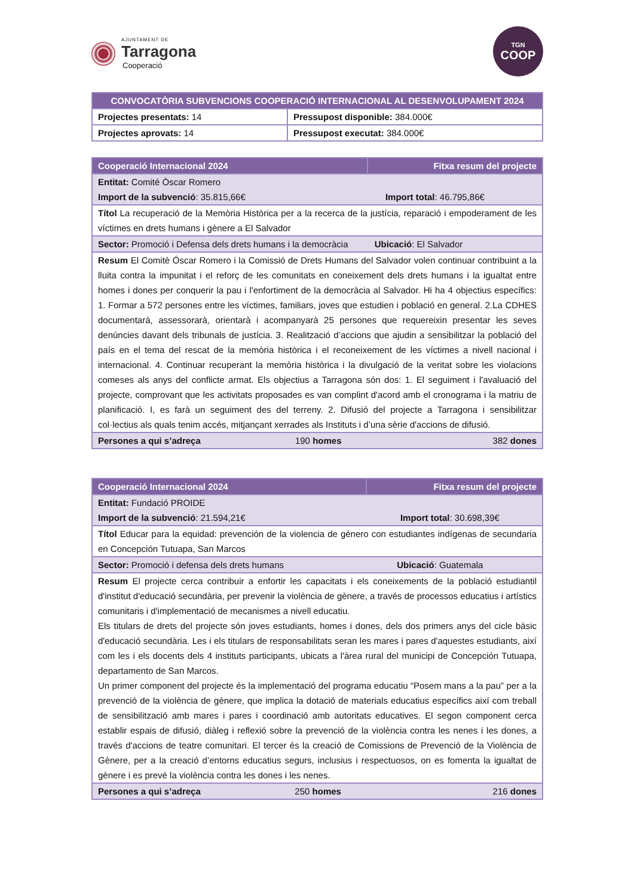AJUNTAMENT DE
Tarragona
Cooperació
TGN
COOP
| CONVOCATÒRIA SUBVENCIONS COOPERACIÓ INTERNACIONAL AL DESENVOLUPAMENT 2024 | |
| --- | --- |
| Projectes presentats: 14 | Pressupost disponible: 384.000€ |
| Projectes aprovats: 14 | Pressupost executat: 384.000€ |
| Cooperació Internacional 2024 | | Fitxa resum del projecte |
| --- | --- | --- |
| Entitat: Comité Òscar Romero Import de la subvenció : 35.815,66€ Import total : 46.795,86€ | | |
| Títol La recuperació de la Memòria Històrica per a la recerca de la justícia, reparació i empoderament de les víctimes en drets humans i gènere a El Salvador | | |
| Sector: Promoció i Defensa dels drets humans i la democràcia Ubicació : El Salvador | | |
| Resum El Comitè Óscar Romero i la Comissió de Drets Humans del Salvador volen continuar contribuint a la lluita contra la impunitat i el reforç de les comunitats en coneixement dels drets humans i la igualtat entre homes i dones per conquerir la pau i l'enfortiment de la democràcia al Salvador. Hi ha 4 objectius específics: 1. Formar a 572 persones entre les víctimes, familiars, joves que estudien i població en general. 2.La CDHES documentarà, assessorarà, orientarà i acompanyarà 25 persones que requereixin presentar les seves denúncies davant dels tribunals de justícia. 3. Realització d’accions que ajudin a sensibilitzar la població del país en el tema del rescat de la memòria històrica i el reconeixement de les víctimes a nivell nacional i internacional. 4. Continuar recuperant la memòria històrica i la divulgació de la veritat sobre les violacions comeses als anys del conflicte armat. Els objectius a Tarragona són dos: 1. El seguiment i l'avaluació del projecte, comprovant que les activitats proposades es van complint d'acord amb el cronograma i la matriu de planificació. I, es farà un seguiment des del terreny. 2. Difusió del projecte a Tarragona i sensibilitzar col·lectius als quals tenim accés, mitjançant xerrades als Instituts i d’una sèrie d'accions de difusió. | | |
| Persones a qui s’adreça | 190 homes | 382 dones |
| Cooperació Internacional 2024 | | Fitxa resum del projecte |
| --- | --- | --- |
| Entitat: Fundació PROIDE Import de la subvenció : 21.594,21€ Import total : 30.698,39€ | | |
| Títol Educar para la equidad: prevención de la violencia de género con estudiantes indígenas de secundaria en Concepción Tutuapa, San Marcos | | |
| Sector: Promoció i defensa dels drets humans Ubicació : Guatemala | | |
| Resum El projecte cerca contribuir a enfortir les capacitats i els coneixements de la població estudiantil d'institut d'educació secundària, per prevenir la violència de gènere, a través de processos educatius i artístics comunitaris i d'implementació de mecanismes a nivell educatiu. Els titulars de drets del projecte són joves estudiants, homes i dones, dels dos primers anys del cicle bàsic d'educació secundària. Les i els titulars de responsabilitats seran les mares i pares d'aquestes estudiants, així com les i els docents dels 4 instituts participants, ubicats a l'àrea rural del municipi de Concepción Tutuapa, departamento de San Marcos. Un primer component del projecte és la implementació del programa educatiu “Posem mans a la pau” per a la prevenció de la violència de gènere, que implica la dotació de materials educatius específics així com treball de sensibilització amb mares i pares i coordinació amb autoritats educatives. El segon component cerca establir espais de difusió, diàleg i reflexió sobre la prevenció de la violència contra les nenes i les dones, a través d'accions de teatre comunitari. El tercer és la creació de Comissions de Prevenció de la Violència de Gènere, per a la creació d’entorns educatius segurs, inclusius i respectuosos, on es fomenta la igualtat de gènere i es prevé la violència contra les dones i les nenes. | | |
| Persones a qui s’adreça | 250 homes | 216 dones |